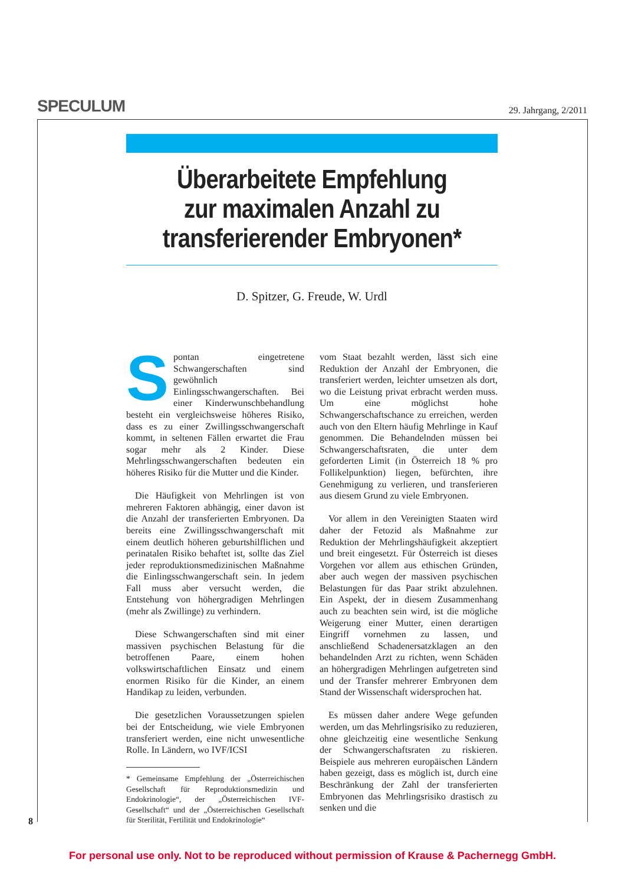SPECULUM
29. Jahrgang, 2/2011
Überarbeitete Empfehlung
zur maximalen Anzahl zu
transferierender Embryonen*
D. Spitzer, G. Freude, W. Urdl
Spontan eingetretene Schwangerschaften sind gewöhnlich Einlingsschwangerschaften. Bei einer Kinderwunschbehandlung besteht ein vergleichsweise höheres Risiko, dass es zu einer Zwillingsschwangerschaft kommt, in seltenen Fällen erwartet die Frau sogar mehr als 2 Kinder. Diese Mehrlingsschwangerschaften bedeuten ein höheres Risiko für die Mutter und die Kinder.
Die Häufigkeit von Mehrlingen ist von mehreren Faktoren abhängig, einer davon ist die Anzahl der transferierten Embryonen. Da bereits eine Zwillingsschwangerschaft mit einem deutlich höheren geburtshilflichen und perinatalen Risiko behaftet ist, sollte das Ziel jeder reproduktionsmedizinischen Maßnahme die Einlingsschwangerschaft sein. In jedem Fall muss aber versucht werden, die Entstehung von höhergradigen Mehrlingen (mehr als Zwillinge) zu verhindern.
Diese Schwangerschaften sind mit einer massiven psychischen Belastung für die betroffenen Paare, einem hohen volkswirtschaftlichen Einsatz und einem enormen Risiko für die Kinder, an einem Handikap zu leiden, verbunden.
Die gesetzlichen Voraussetzungen spielen bei der Entscheidung, wie viele Embryonen transferiert werden, eine nicht unwesentliche Rolle. In Ländern, wo IVF/ICSI
* Gemeinsame Empfehlung der „Österreichischen Gesellschaft für Reproduktionsmedizin und Endokrinologie“, der „Österreichischen IVF-Gesellschaft“ und der „Österreichischen Gesellschaft für Sterilität, Fertilität und Endokrinologie“
vom Staat bezahlt werden, lässt sich eine Reduktion der Anzahl der Embryonen, die transferiert werden, leichter umsetzen als dort, wo die Leistung privat erbracht werden muss. Um eine möglichst hohe Schwangerschaftschance zu erreichen, werden auch von den Eltern häufig Mehrlinge in Kauf genommen. Die Behandelnden müssen bei Schwangerschaftsraten, die unter dem geforderten Limit (in Österreich 18 % pro Follikelpunktion) liegen, befürchten, ihre Genehmigung zu verlieren, und transferieren aus diesem Grund zu viele Embryonen.
Vor allem in den Vereinigten Staaten wird daher der Fetozid als Maßnahme zur Reduktion der Mehrlingshäufigkeit akzeptiert und breit eingesetzt. Für Österreich ist dieses Vorgehen vor allem aus ethischen Gründen, aber auch wegen der massiven psychischen Belastungen für das Paar strikt abzulehnen. Ein Aspekt, der in diesem Zusammenhang auch zu beachten sein wird, ist die mögliche Weigerung einer Mutter, einen derartigen Eingriff vornehmen zu lassen, und anschließend Schadenersatzklagen an den behandelnden Arzt zu richten, wenn Schäden an höhergradigen Mehrlingen aufgetreten sind und der Transfer mehrerer Embryonen dem Stand der Wissenschaft widersprochen hat.
Es müssen daher andere Wege gefunden werden, um das Mehrlingsrisiko zu reduzieren, ohne gleichzeitig eine wesentliche Senkung der Schwangerschaftsraten zu riskieren. Beispiele aus mehreren europäischen Ländern haben gezeigt, dass es möglich ist, durch eine Beschränkung der Zahl der transferierten Embryonen das Mehrlingsrisiko drastisch zu senken und die
8
For personal use only. Not to be reproduced without permission of Krause & Pachernegg GmbH.